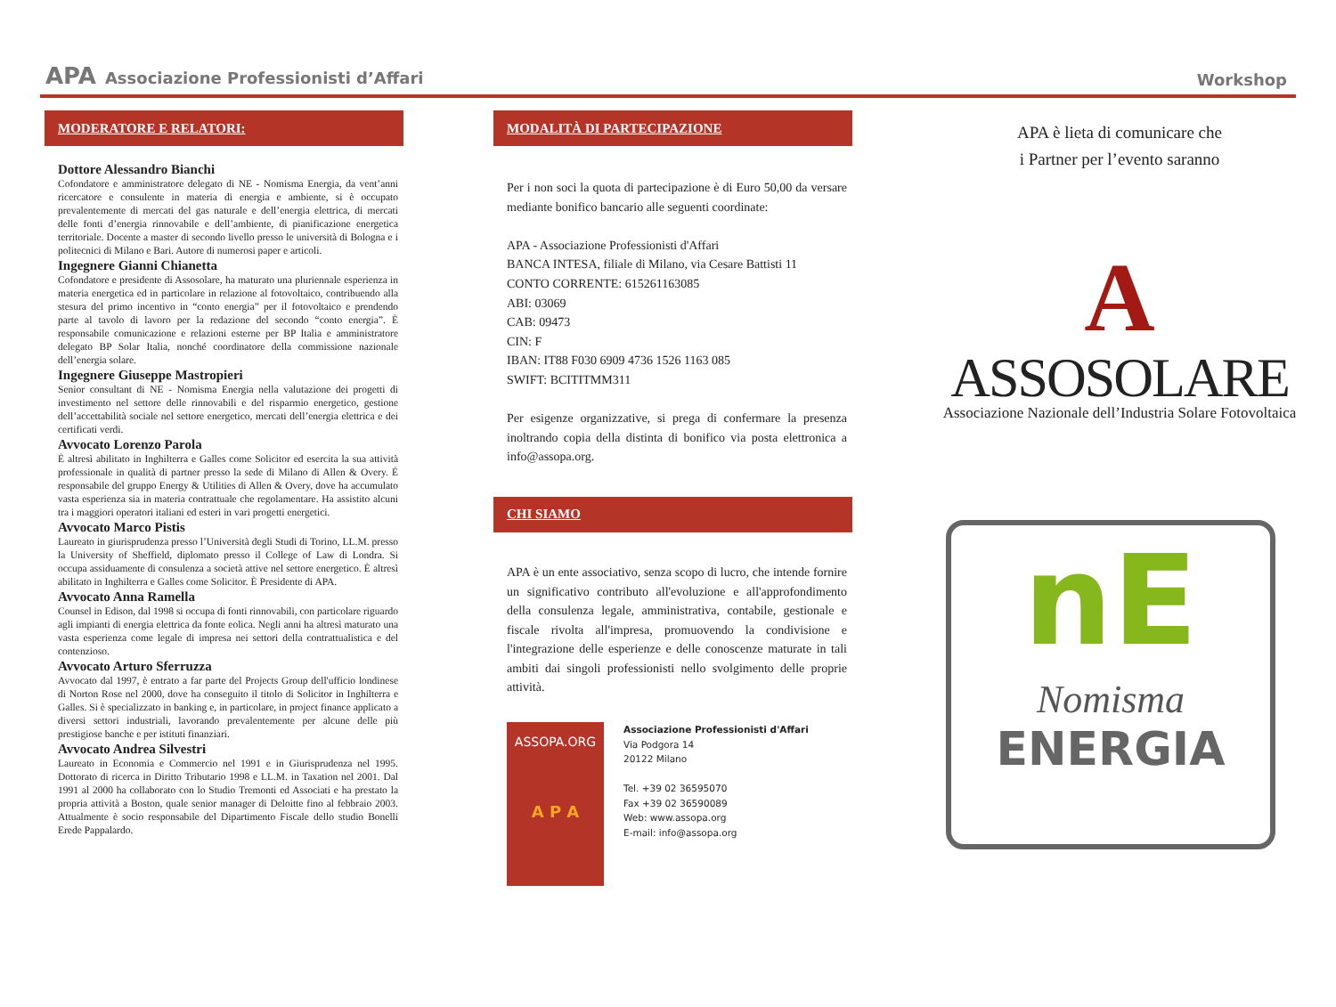APA Associazione Professionisti d’Affari
Workshop
MODERATORE E RELATORI:
Dottore Alessandro Bianchi
Cofondatore e amministratore delegato di NE - Nomisma Energia, da vent’anni ricercatore e consulente in materia di energia e ambiente, si è occupato prevalentemente di mercati del gas naturale e dell’energia elettrica, di mercati delle fonti d’energia rinnovabile e dell’ambiente, di pianificazione energetica territoriale. Docente a master di secondo livello presso le università di Bologna e i politecnici di Milano e Bari. Autore di numerosi paper e articoli.
Ingegnere Gianni Chianetta
Cofondatore e presidente di Assosolare, ha maturato una pluriennale esperienza in materia energetica ed in particolare in relazione al fotovoltaico, contribuendo alla stesura del primo incentivo in “conto energia” per il fotovoltaico e prendendo parte al tavolo di lavoro per la redazione del secondo “conto energia”. È responsabile comunicazione e relazioni esterne per BP Italia e amministratore delegato BP Solar Italia, nonché coordinatore della commissione nazionale dell’energia solare.
Ingegnere Giuseppe Mastropieri
Senior consultant di NE - Nomisma Energia nella valutazione dei progetti di investimento nel settore delle rinnovabili e del risparmio energetico, gestione dell’accettabilità sociale nel settore energetico, mercati dell’energia elettrica e dei certificati verdi.
Avvocato Lorenzo Parola
È altresì abilitato in Inghilterra e Galles come Solicitor ed esercita la sua attività professionale in qualità di partner presso la sede di Milano di Allen & Overy. É responsabile del gruppo Energy & Utilities di Allen & Overy, dove ha accumulato vasta esperienza sia in materia contrattuale che regolamentare. Ha assistito alcuni tra i maggiori operatori italiani ed esteri in vari progetti energetici.
Avvocato Marco Pistis
Laureato in giurisprudenza presso l’Università degli Studi di Torino, LL.M. presso la University of Sheffield, diplomato presso il College of Law di Londra. Si occupa assiduamente di consulenza a società attive nel settore energetico. È altresì abilitato in Inghilterra e Galles come Solicitor. È Presidente di APA.
Avvocato Anna Ramella
Counsel in Edison, dal 1998 si occupa di fonti rinnovabili, con particolare riguardo agli impianti di energia elettrica da fonte eolica. Negli anni ha altresì maturato una vasta esperienza come legale di impresa nei settori della contrattualistica e del contenzioso.
Avvocato Arturo Sferruzza
Avvocato dal 1997, è entrato a far parte del Projects Group dell'ufficio londinese di Norton Rose nel 2000, dove ha conseguito il titolo di Solicitor in Inghilterra e Galles. Si è specializzato in banking e, in particolare, in project finance applicato a diversi settori industriali, lavorando prevalentemente per alcune delle più prestigiose banche e per istituti finanziari.
Avvocato Andrea Silvestri
Laureato in Economia e Commercio nel 1991 e in Giurisprudenza nel 1995. Dottorato di ricerca in Diritto Tributario 1998 e LL.M. in Taxation nel 2001. Dal 1991 al 2000 ha collaborato con lo Studio Tremonti ed Associati e ha prestato la propria attività a Boston, quale senior manager di Deloitte fino al febbraio 2003. Attualmente è socio responsabile del Dipartimento Fiscale dello studio Bonelli Erede Pappalardo.
MODALITÀ DI PARTECIPAZIONE
Per i non soci la quota di partecipazione è di Euro 50,00 da versare mediante bonifico bancario alle seguenti coordinate:
APA - Associazione Professionisti d'Affari
BANCA INTESA, filiale di Milano, via Cesare Battisti 11
CONTO CORRENTE: 615261163085
ABI: 03069
CAB: 09473
CIN: F
IBAN: IT88 F030 6909 4736 1526 1163 085
SWIFT: BCITITMM311
Per esigenze organizzative, si prega di confermare la presenza inoltrando copia della distinta di bonifico via posta elettronica a info@assopa.org.
CHI SIAMO
APA è un ente associativo, senza scopo di lucro, che intende fornire un significativo contributo all'evoluzione e all'approfondimento della consulenza legale, amministrativa, contabile, gestionale e fiscale rivolta all'impresa, promuovendo la condivisione e l'integrazione delle esperienze e delle conoscenze maturate in tali ambiti dai singoli professionisti nello svolgimento delle proprie attività.
ASSOPA.ORG
A P A
Associazione Professionisti d'Affari
Via Podgora 14
20122 Milano
Tel. +39 02 36595070
Fax +39 02 36590089
Web: www.assopa.org
E-mail: info@assopa.org
APA è lieta di comunicare che
i Partner per l’evento saranno
A
ASSOSOLARE
Associazione Nazionale dell’Industria Solare Fotovoltaica
nE
Nomisma
ENERGIA